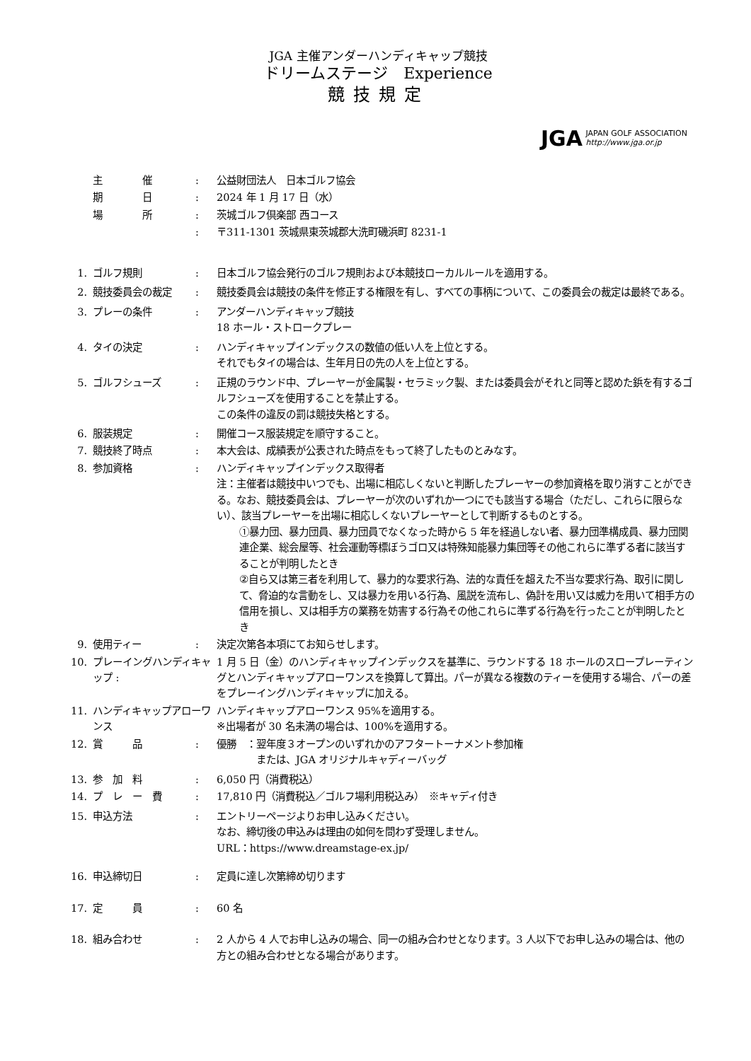JGA 主催アンダーハンディキャップ競技
ドリームステージ　Experience
競技規定
JGA JAPAN GOLF ASSOCIATION
http://www.jga.or.jp
| | 主 催 | : | 公益財団法人 日本ゴルフ協会 |
| | 期 日 | : | 2024 年 1 月 17 日（水） |
| | 場 所 | : | 茨城ゴルフ倶楽部 西コース |
| | | : | 〒311-1301 茨城県東茨城郡大洗町磯浜町 8231-1 |
| 1. | ゴルフ規則 | : | 日本ゴルフ協会発行のゴルフ規則および本競技ローカルルールを適用する。 |
| 2. | 競技委員会の裁定 | : | 競技委員会は競技の条件を修正する権限を有し、すべての事柄について、この委員会の裁定は最終である。 |
| 3. | プレーの条件 | : | アンダーハンディキャップ競技 18 ホール・ストロークプレー |
| 4. | タイの決定 | : | ハンディキャップインデックスの数値の低い人を上位とする。 それでもタイの場合は、生年月日の先の人を上位とする。 |
| 5. | ゴルフシューズ | : | 正規のラウンド中、プレーヤーが金属製・セラミック製、または委員会がそれと同等と認めた鋲を有するゴルフシューズを使用することを禁止する。 この条件の違反の罰は競技失格とする。 |
| 6. | 服装規定 | : | 開催コース服装規定を順守すること。 |
| 7. | 競技終了時点 | : | 本大会は、成績表が公表された時点をもって終了したものとみなす。 |
| 8. | 参加資格 | : | ハンディキャップインデックス取得者 注：主催者は競技中いつでも、出場に相応しくないと判断したプレーヤーの参加資格を取り消すことができる。なお、競技委員会は、プレーヤーが次のいずれか一つにでも該当する場合（ただし、これらに限らない）、該当プレーヤーを出場に相応しくないプレーヤーとして判断するものとする。 ①暴力団、暴力団員、暴力団員でなくなった時から 5 年を経過しない者、暴力団準構成員、暴力団関連企業、総会屋等、社会運動等標ぼうゴロ又は特殊知能暴力集団等その他これらに準ずる者に該当することが判明したとき ②自ら又は第三者を利用して、暴力的な要求行為、法的な責任を超えた不当な要求行為、取引に関して、脅迫的な言動をし、又は暴力を用いる行為、風説を流布し、偽計を用い又は威力を用いて相手方の信用を損し、又は相手方の業務を妨害する行為その他これらに準ずる行為を行ったことが判明したとき |
| 9. | 使用ティー | : | 決定次第各本項にてお知らせします。 |
| 10. | プレーイングハンディキャップ : | | 1 月 5 日（金）のハンディキャップインデックスを基準に、ラウンドする 18 ホールのスロープレーティングとハンディキャップアローワンスを換算して算出。パーが異なる複数のティーを使用する場合、パーの差をプレーイングハンディキャップに加える。 |
| 11. | ハンディキャップアローワンス | | ハンディキャップアローワンス 95%を適用する。 ※出場者が 30 名未満の場合は、100%を適用する。 |
| 12. | 賞 品 | : | 優勝 ：翌年度３オープンのいずれかのアフタートーナメント参加権 または、JGA オリジナルキャディーバッグ |
| 13. | 参 加 料 | : | 6,050 円（消費税込） |
| 14. | プ レ ー 費 | : | 17,810 円（消費税込／ゴルフ場利用税込み） ※キャディ付き |
| 15. | 申込方法 | : | エントリーページよりお申し込みください。 なお、締切後の申込みは理由の如何を問わず受理しません。 URL：https://www.dreamstage-ex.jp/ |
| 16. | 申込締切日 | : | 定員に達し次第締め切ります |
| 17. | 定 員 | : | 60 名 |
| 18. | 組み合わせ | : | 2 人から 4 人でお申し込みの場合、同一の組み合わせとなります。3 人以下でお申し込みの場合は、他の方との組み合わせとなる場合があります。 |